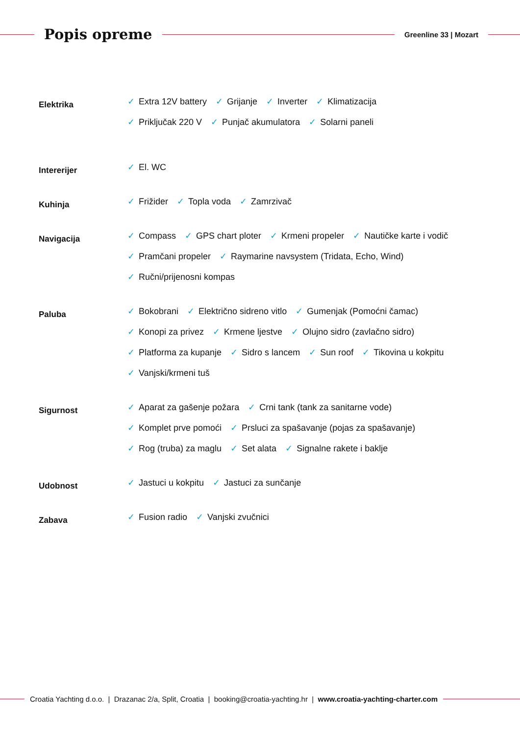Popis opreme
Greenline 33 | Mozart
Elektrika
✓ Extra 12V battery ✓ Grijanje ✓ Inverter ✓ Klimatizacija
✓ Priključak 220 V ✓ Punjač akumulatora ✓ Solarni paneli
Intererijer
✓ El. WC
Kuhinja
✓ Frižider ✓ Topla voda ✓ Zamrzivač
Navigacija
✓ Compass ✓ GPS chart ploter ✓ Krmeni propeler ✓ Nautičke karte i vodič
✓ Pramčani propeler ✓ Raymarine navsystem (Tridata, Echo, Wind)
✓ Ručni/prijenosni kompas
Paluba
✓ Bokobrani ✓ Električno sidreno vitlo ✓ Gumenjak (Pomoćni čamac)
✓ Konopi za privez ✓ Krmene ljestve ✓ Olujno sidro (zavlačno sidro)
✓ Platforma za kupanje ✓ Sidro s lancem ✓ Sun roof ✓ Tikovina u kokpitu
✓ Vanjski/krmeni tuš
Sigurnost
✓ Aparat za gašenje požara ✓ Crni tank (tank za sanitarne vode)
✓ Komplet prve pomoći ✓ Prsluci za spašavanje (pojas za spašavanje)
✓ Rog (truba) za maglu ✓ Set alata ✓ Signalne rakete i baklje
Udobnost
✓ Jastuci u kokpitu ✓ Jastuci za sunčanje
Zabava
✓ Fusion radio ✓ Vanjski zvučnici
Croatia Yachting d.o.o. | Drazanac 2/a, Split, Croatia | booking@croatia-yachting.hr | www.croatia-yachting-charter.com